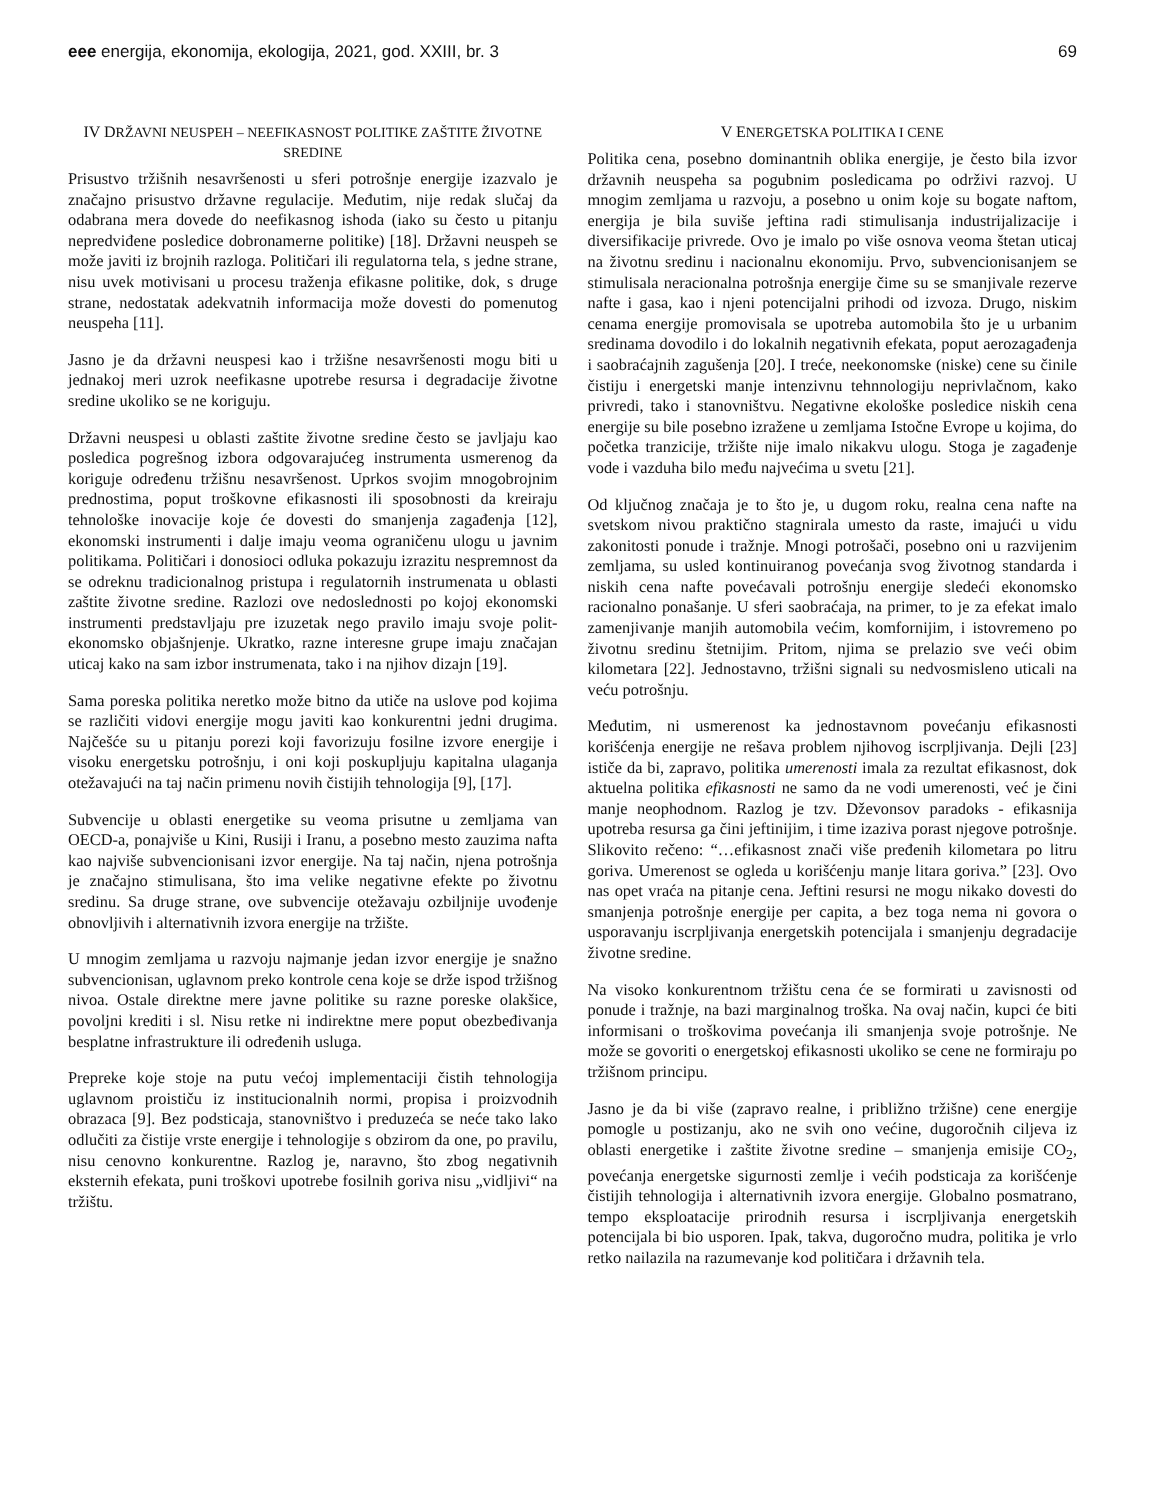eee energija, ekonomija, ekologija, 2021, god. XXIII, br. 3 69
IV DRŽAVNI NEUSPEH – NEEFIKASNOST POLITIKE ZAŠTITE ŽIVOTNE SREDINE
Prisustvo tržišnih nesavršenosti u sferi potrošnje energije izazvalo je značajno prisustvo državne regulacije. Međutim, nije redak slučaj da odabrana mera dovede do neefikasnog ishoda (iako su često u pitanju nepredviđene posledice dobronamerne politike) [18]. Državni neuspeh se može javiti iz brojnih razloga. Političari ili regulatorna tela, s jedne strane, nisu uvek motivisani u procesu traženja efikasne politike, dok, s druge strane, nedostatak adekvatnih informacija može dovesti do pomenutog neuspeha [11].
Jasno je da državni neuspesi kao i tržišne nesavršenosti mogu biti u jednakoj meri uzrok neefikasne upotrebe resursa i degradacije životne sredine ukoliko se ne koriguju.
Državni neuspesi u oblasti zaštite životne sredine često se javljaju kao posledica pogrešnog izbora odgovarajućeg instrumenta usmerenog da koriguje određenu tržišnu nesavršenost. Uprkos svojim mnogobrojnim prednostima, poput troškovne efikasnosti ili sposobnosti da kreiraju tehnološke inovacije koje će dovesti do smanjenja zagađenja [12], ekonomski instrumenti i dalje imaju veoma ograničenu ulogu u javnim politikama. Političari i donosioci odluka pokazuju izrazitu nespremnost da se odreknu tradicionalnog pristupa i regulatornih instrumenata u oblasti zaštite životne sredine. Razlozi ove nedoslednosti po kojoj ekonomski instrumenti predstavljaju pre izuzetak nego pravilo imaju svoje polit-ekonomsko objašnjenje. Ukratko, razne interesne grupe imaju značajan uticaj kako na sam izbor instrumenata, tako i na njihov dizajn [19].
Sama poreska politika neretko može bitno da utiče na uslove pod kojima se različiti vidovi energije mogu javiti kao konkurentni jedni drugima. Najčešće su u pitanju porezi koji favorizuju fosilne izvore energije i visoku energetsku potrošnju, i oni koji poskupljuju kapitalna ulaganja otežavajući na taj način primenu novih čistijih tehnologija [9], [17].
Subvencije u oblasti energetike su veoma prisutne u zemljama van OECD-a, ponajviše u Kini, Rusiji i Iranu, a posebno mesto zauzima nafta kao najviše subvencionisani izvor energije. Na taj način, njena potrošnja je značajno stimulisana, što ima velike negativne efekte po životnu sredinu. Sa druge strane, ove subvencije otežavaju ozbiljnije uvođenje obnovljivih i alternativnih izvora energije na tržište.
U mnogim zemljama u razvoju najmanje jedan izvor energije je snažno subvencionisan, uglavnom preko kontrole cena koje se drže ispod tržišnog nivoa. Ostale direktne mere javne politike su razne poreske olakšice, povoljni krediti i sl. Nisu retke ni indirektne mere poput obezbeđivanja besplatne infrastrukture ili određenih usluga.
Prepreke koje stoje na putu većoj implementaciji čistih tehnologija uglavnom proističu iz institucionalnih normi, propisa i proizvodnih obrazaca [9]. Bez podsticaja, stanovništvo i preduzeća se neće tako lako odlučiti za čistije vrste energije i tehnologije s obzirom da one, po pravilu, nisu cenovno konkurentne. Razlog je, naravno, što zbog negativnih eksternih efekata, puni troškovi upotrebe fosilnih goriva nisu „vidljivi“ na tržištu.
V ENERGETSKA POLITIKA I CENE
Politika cena, posebno dominantnih oblika energije, je često bila izvor državnih neuspeha sa pogubnim posledicama po održivi razvoj. U mnogim zemljama u razvoju, a posebno u onim koje su bogate naftom, energija je bila suviše jeftina radi stimulisanja industrijalizacije i diversifikacije privrede. Ovo je imalo po više osnova veoma štetan uticaj na životnu sredinu i nacionalnu ekonomiju. Prvo, subvencionisanjem se stimulisala neracionalna potrošnja energije čime su se smanjivale rezerve nafte i gasa, kao i njeni potencijalni prihodi od izvoza. Drugo, niskim cenama energije promovisala se upotreba automobila što je u urbanim sredinama dovodilo i do lokalnih negativnih efekata, poput aerozagađenja i saobraćajnih zagušenja [20]. I treće, neekonomske (niske) cene su činile čistiju i energetski manje intenzivnu tehnnologiju neprivlačnom, kako privredi, tako i stanovništvu. Negativne ekološke posledice niskih cena energije su bile posebno izražene u zemljama Istočne Evrope u kojima, do početka tranzicije, tržište nije imalo nikakvu ulogu. Stoga je zagađenje vode i vazduha bilo među najvećima u svetu [21].
Od ključnog značaja je to što je, u dugom roku, realna cena nafte na svetskom nivou praktično stagnirala umesto da raste, imajući u vidu zakonitosti ponude i tražnje. Mnogi potrošači, posebno oni u razvijenim zemljama, su usled kontinuiranog povećanja svog životnog standarda i niskih cena nafte povećavali potrošnju energije sledeći ekonomsko racionalno ponašanje. U sferi saobraćaja, na primer, to je za efekat imalo zamenjivanje manjih automobila većim, komfornijim, i istovremeno po životnu sredinu štetnijim. Pritom, njima se prelazio sve veći obim kilometara [22]. Jednostavno, tržišni signali su nedvosmisleno uticali na veću potrošnju.
Međutim, ni usmerenost ka jednostavnom povećanju efikasnosti korišćenja energije ne rešava problem njihovog iscrpljivanja. Dejli [23] ističe da bi, zapravo, politika umerenosti imala za rezultat efikasnost, dok aktuelna politika efikasnosti ne samo da ne vodi umerenosti, već je čini manje neophodnom. Razlog je tzv. Dževonsov paradoks - efikasnija upotreba resursa ga čini jeftinijim, i time izaziva porast njegove potrošnje. Slikovito rečeno: “…efikasnost znači više pređenih kilometara po litru goriva. Umerenost se ogleda u korišćenju manje litara goriva.” [23]. Ovo nas opet vraća na pitanje cena. Jeftini resursi ne mogu nikako dovesti do smanjenja potrošnje energije per capita, a bez toga nema ni govora o usporavanju iscrpljivanja energetskih potencijala i smanjenju degradacije životne sredine.
Na visoko konkurentnom tržištu cena će se formirati u zavisnosti od ponude i tražnje, na bazi marginalnog troška. Na ovaj način, kupci će biti informisani o troškovima povećanja ili smanjenja svoje potrošnje. Ne može se govoriti o energetskoj efikasnosti ukoliko se cene ne formiraju po tržišnom principu.
Jasno je da bi više (zapravo realne, i približno tržišne) cene energije pomogle u postizanju, ako ne svih ono većine, dugoročnih ciljeva iz oblasti energetike i zaštite životne sredine – smanjenja emisije CO<sub>2</sub>, povećanja energetske sigurnosti zemlje i većih podsticaja za korišćenje čistijih tehnologija i alternativnih izvora energije. Globalno posmatrano, tempo eksploatacije prirodnih resursa i iscrpljivanja energetskih potencijala bi bio usporen. Ipak, takva, dugoročno mudra, politika je vrlo retko nailazila na razumevanje kod političara i državnih tela.